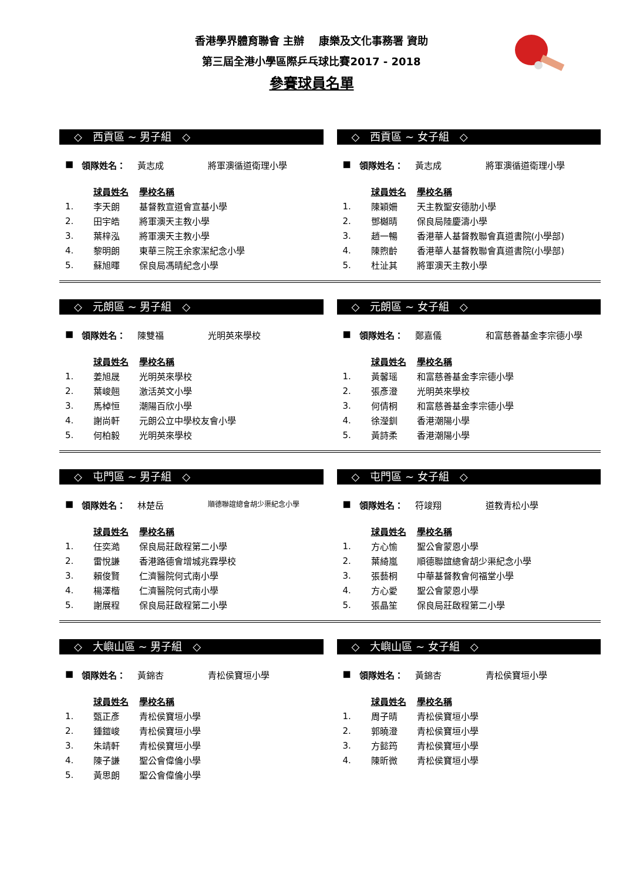香港學界體育聯會 主辦　 康樂及文化事務署 資助
第三屆全港小學區際乒乓球比賽2017 - 2018
參賽球員名單
◇　西貢區 ~ 男子組　◇
■ 領隊姓名： 黃志成 將軍澳循道衛理小學
| | 球員姓名 | 學校名稱 |
| 1. | 李天朗 | 基督教宣道會宣基小學 |
| 2. | 田宇皓 | 將軍澳天主教小學 |
| 3. | 葉梓泓 | 將軍澳天主教小學 |
| 4. | 黎明朗 | 東華三院王余家潔紀念小學 |
| 5. | 蘇旭暉 | 保良局馮晴紀念小學 |
◇　西貢區 ~ 女子組　◇
■ 領隊姓名： 黃志成 將軍澳循道衛理小學
| | 球員姓名 | 學校名稱 |
| 1. | 陳穎姍 | 天主教聖安德肋小學 |
| 2. | 鄧樾晴 | 保良局陸慶濤小學 |
| 3. | 趙一暢 | 香港華人基督教聯會真道書院(小學部) |
| 4. | 陳煦齡 | 香港華人基督教聯會真道書院(小學部) |
| 5. | 杜沚其 | 將軍澳天主教小學 |
◇　元朗區 ~ 男子組　◇
■ 領隊姓名： 陳雙福 光明英來學校
| | 球員姓名 | 學校名稱 |
| 1. | 姜旭晟 | 光明英來學校 |
| 2. | 葉峻翹 | 激活英文小學 |
| 3. | 馬棹恒 | 潮陽百欣小學 |
| 4. | 謝尚軒 | 元朗公立中學校友會小學 |
| 5. | 何柏毅 | 光明英來學校 |
◇　元朗區 ~ 女子組　◇
■ 領隊姓名： 鄭嘉儀 和富慈善基金李宗德小學
| | 球員姓名 | 學校名稱 |
| 1. | 黃馨瑶 | 和富慈善基金李宗德小學 |
| 2. | 張彥澄 | 光明英來學校 |
| 3. | 何倩桐 | 和富慈善基金李宗德小學 |
| 4. | 徐瀅釧 | 香港潮陽小學 |
| 5. | 黃詩柔 | 香港潮陽小學 |
◇　屯門區 ~ 男子組　◇
■ 領隊姓名： 林楚岳 順德聯誼總會胡少渠紀念小學
| | 球員姓名 | 學校名稱 |
| 1. | 任奕澔 | 保良局莊啟程第二小學 |
| 2. | 雷悅謙 | 香港路德會增城兆霖學校 |
| 3. | 賴俊賢 | 仁濟醫院何式南小學 |
| 4. | 楊澤楷 | 仁濟醫院何式南小學 |
| 5. | 謝展程 | 保良局莊啟程第二小學 |
◇　屯門區 ~ 女子組　◇
■ 領隊姓名： 符竣翔 道教青松小學
| | 球員姓名 | 學校名稱 |
| 1. | 方心愉 | 聖公會蒙恩小學 |
| 2. | 葉綺嵐 | 順德聯誼總會胡少渠紀念小學 |
| 3. | 張藝桐 | 中華基督教會何福堂小學 |
| 4. | 方心愛 | 聖公會蒙恩小學 |
| 5. | 張晶笙 | 保良局莊啟程第二小學 |
◇　大嶼山區 ~ 男子組　◇
■ 領隊姓名： 黃錦杏 青松侯寶垣小學
| | 球員姓名 | 學校名稱 |
| 1. | 甄正彥 | 青松侯寶垣小學 |
| 2. | 鍾鎧峻 | 青松侯寶垣小學 |
| 3. | 朱靖軒 | 青松侯寶垣小學 |
| 4. | 陳子謙 | 聖公會偉倫小學 |
| 5. | 黃思朗 | 聖公會偉倫小學 |
◇　大嶼山區 ~ 女子組　◇
■ 領隊姓名： 黃錦杏 青松侯寶垣小學
| | 球員姓名 | 學校名稱 |
| 1. | 周子晴 | 青松侯寶垣小學 |
| 2. | 郭曉澄 | 青松侯寶垣小學 |
| 3. | 方懿筠 | 青松侯寶垣小學 |
| 4. | 陳昕微 | 青松侯寶垣小學 |